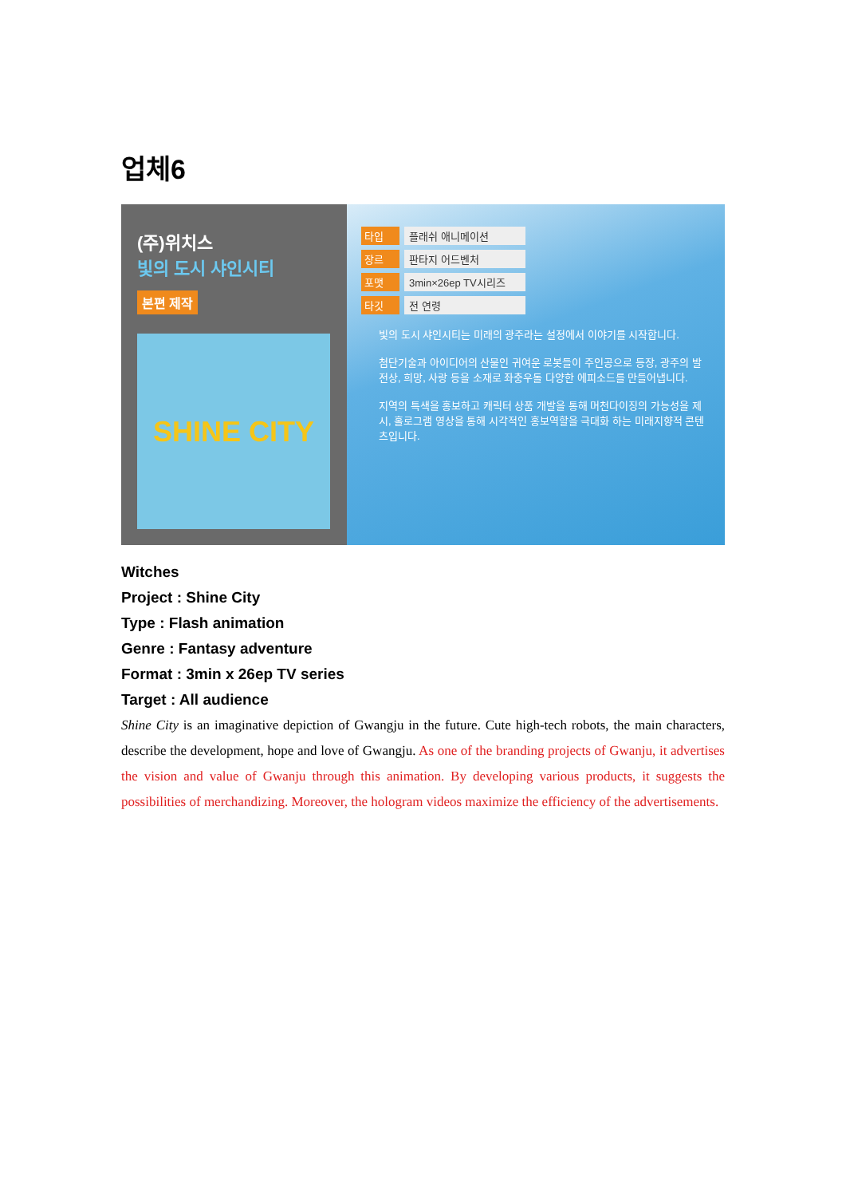업체6
(주)위치스
빛의 도시 샤인시티
본편 제작
SHINE CITY
타입 플래쉬 애니메이션
장르 판타지 어드벤처
포맷 3min×26ep TV시리즈
타깃 전 연령
빛의 도시 샤인시티는 미래의 광주라는 설정에서 이야기를 시작합니다.
첨단기술과 아이디어의 산물인 귀여운 로봇들이 주인공으로 등장, 광주의 발전상, 희망, 사랑 등을 소재로 좌충우돌 다양한 에피소드를 만들어냅니다.
지역의 특색을 홍보하고 캐릭터 상품 개발을 통해 머천다이징의 가능성을 제시, 홀로그램 영상을 통해 시각적인 홍보역할을 극대화 하는 미래지향적 콘텐츠입니다.
Witches
Project : Shine City
Type : Flash animation
Genre : Fantasy adventure
Format : 3min x 26ep TV series
Target : All audience
Shine City is an imaginative depiction of Gwangju in the future. Cute high-tech robots, the main characters, describe the development, hope and love of Gwangju. As one of the branding projects of Gwanju, it advertises the vision and value of Gwanju through this animation. By developing various products, it suggests the possibilities of merchandizing. Moreover, the hologram videos maximize the efficiency of the advertisements.